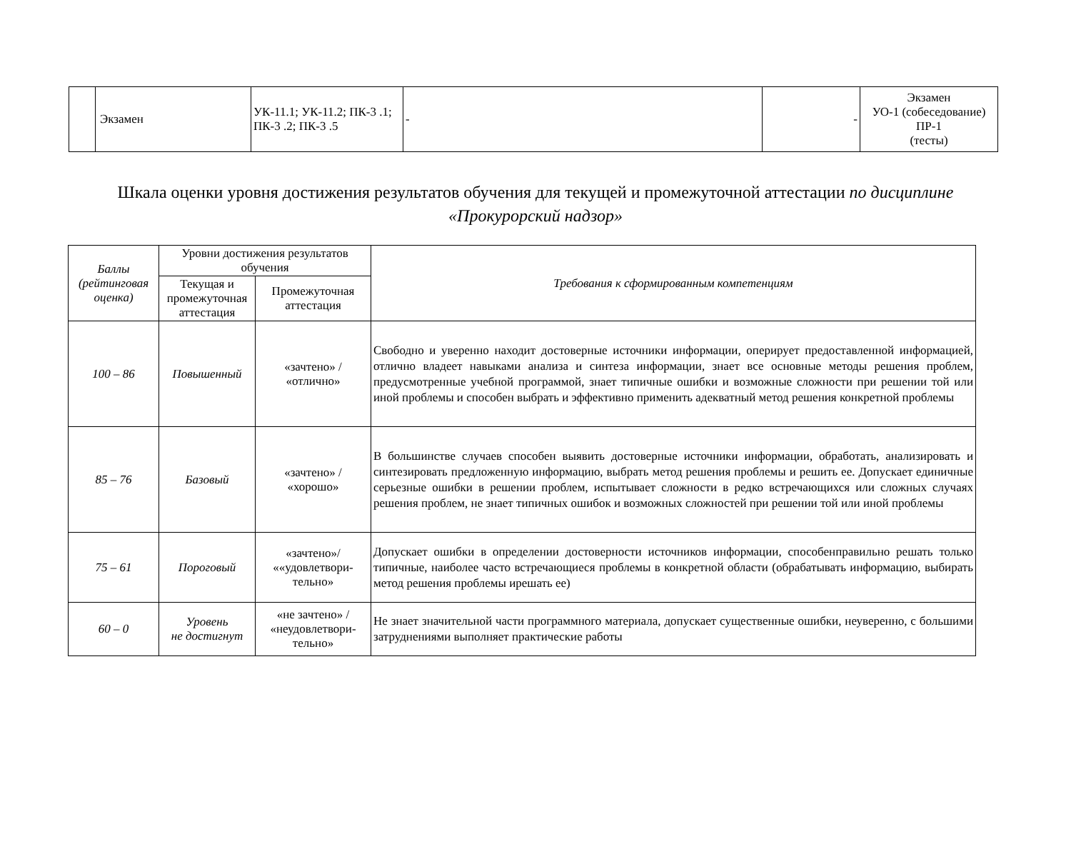| | Экзамен | УК-11.1; УК-11.2; ПК-3 .1; ПК-3 .2; ПК-3 .5 | - | - | Экзамен УО-1 (собеседование) ПР-1 (тесты) |
Шкала оценки уровня достижения результатов обучения для текущей и промежуточной аттестации по дисциплине «Прокурорский надзор»
| Баллы (рейтинговая оценка) | Уровни достижения результатов обучения | | Требования к сформированным компетенциям |
| --- | --- | --- | --- |
| | Текущая и промежуточная аттестация | Промежуточная аттестация | |
| 100 – 86 | Повышенный | «зачтено» / «отлично» | Свободно и уверенно находит достоверные источники информации, оперирует предоставленной информацией, отлично владеет навыками анализа и синтеза информации, знает все основные методы решения проблем, предусмотренные учебной программой, знает типичные ошибки и возможные сложности при решении той или иной проблемы и способен выбрать и эффективно применить адекватный метод решения конкретной проблемы |
| 85 – 76 | Базовый | «зачтено» / «хорошо» | В большинстве случаев способен выявить достоверные источники информации, обработать, анализировать и синтезировать предложенную информацию, выбрать метод решения проблемы и решить ее. Допускает единичные серьезные ошибки в решении проблем, испытывает сложности в редко встречающихся или сложных случаях решения проблем, не знает типичных ошибок и возможных сложностей при решении той или иной проблемы |
| 75 – 61 | Пороговый | «зачтено»/ ««удовлетвори- тельно» | Допускает ошибки в определении достоверности источников информации, способенправильно решать только типичные, наиболее часто встречающиеся проблемы в конкретной области (обрабатывать информацию, выбирать метод решения проблемы ирешать ее) |
| 60 – 0 | Уровень не достигнут | «не зачтено» / «неудовлетвори- тельно» | Не знает значительной части программного материала, допускает существенные ошибки, неуверенно, с большими затруднениями выполняет практические работы |